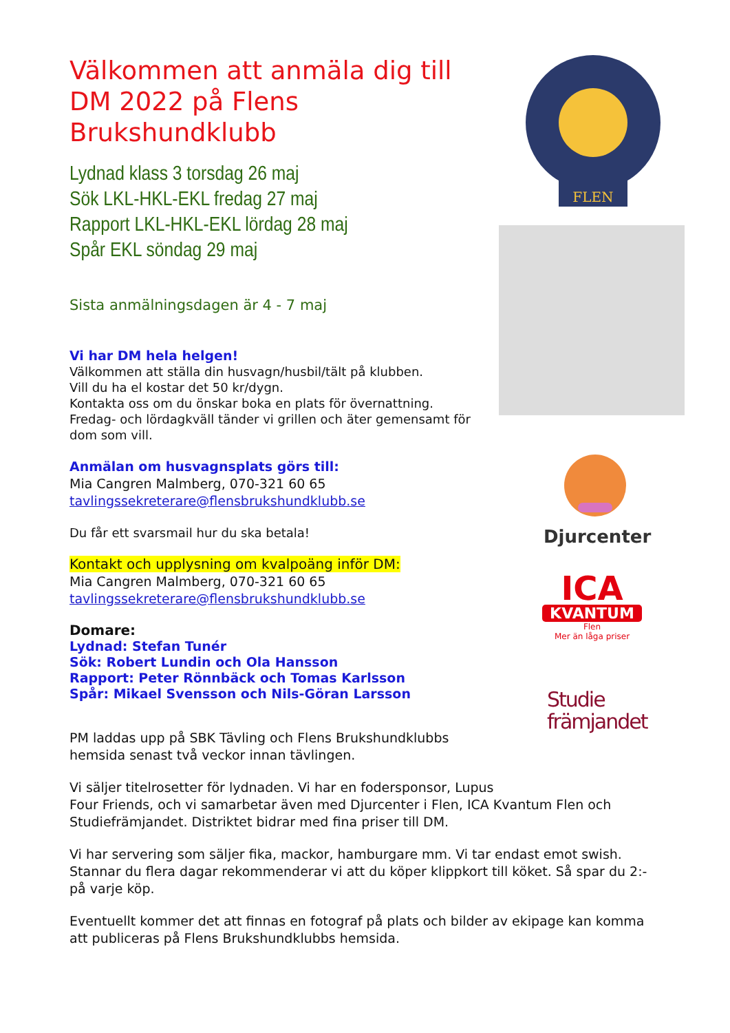FLEN
Djurcenter
ICA
KVANTUM
Flen
Mer än låga priser
Studie
främjandet
Välkommen att anmäla dig till DM 2022 på Flens Brukshundklubb
Lydnad klass 3 torsdag 26 maj
Sök LKL-HKL-EKL fredag 27 maj
Rapport LKL-HKL-EKL lördag 28 maj
Spår EKL söndag 29 maj
Sista anmälningsdagen är 4 - 7 maj
Vi har DM hela helgen!
Välkommen att ställa din husvagn/husbil/tält på klubben.
Vill du ha el kostar det 50 kr/dygn.
Kontakta oss om du önskar boka en plats för övernattning.
Fredag- och lördagkväll tänder vi grillen och äter gemensamt för dom som vill.
Anmälan om husvagnsplats görs till:
Mia Cangren Malmberg, 070-321 60 65
tavlingssekreterare@flensbrukshundklubb.se
Du får ett svarsmail hur du ska betala!
Kontakt och upplysning om kvalpoäng inför DM:
Mia Cangren Malmberg, 070-321 60 65
tavlingssekreterare@flensbrukshundklubb.se
Domare:
Lydnad: Stefan Tunér
Sök: Robert Lundin och Ola Hansson
Rapport: Peter Rönnbäck och Tomas Karlsson
Spår: Mikael Svensson och Nils-Göran Larsson
PM laddas upp på SBK Tävling och Flens Brukshundklubbs hemsida senast två veckor innan tävlingen.
Vi säljer titelrosetter för lydnaden. Vi har en fodersponsor, Lupus
Four Friends, och vi samarbetar även med Djurcenter i Flen, ICA Kvantum Flen och Studiefrämjandet. Distriktet bidrar med fina priser till DM.
Vi har servering som säljer fika, mackor, hamburgare mm. Vi tar endast emot swish. Stannar du flera dagar rekommenderar vi att du köper klippkort till köket. Så spar du 2:- på varje köp.
Eventuellt kommer det att finnas en fotograf på plats och bilder av ekipage kan komma att publiceras på Flens Brukshundklubbs hemsida.